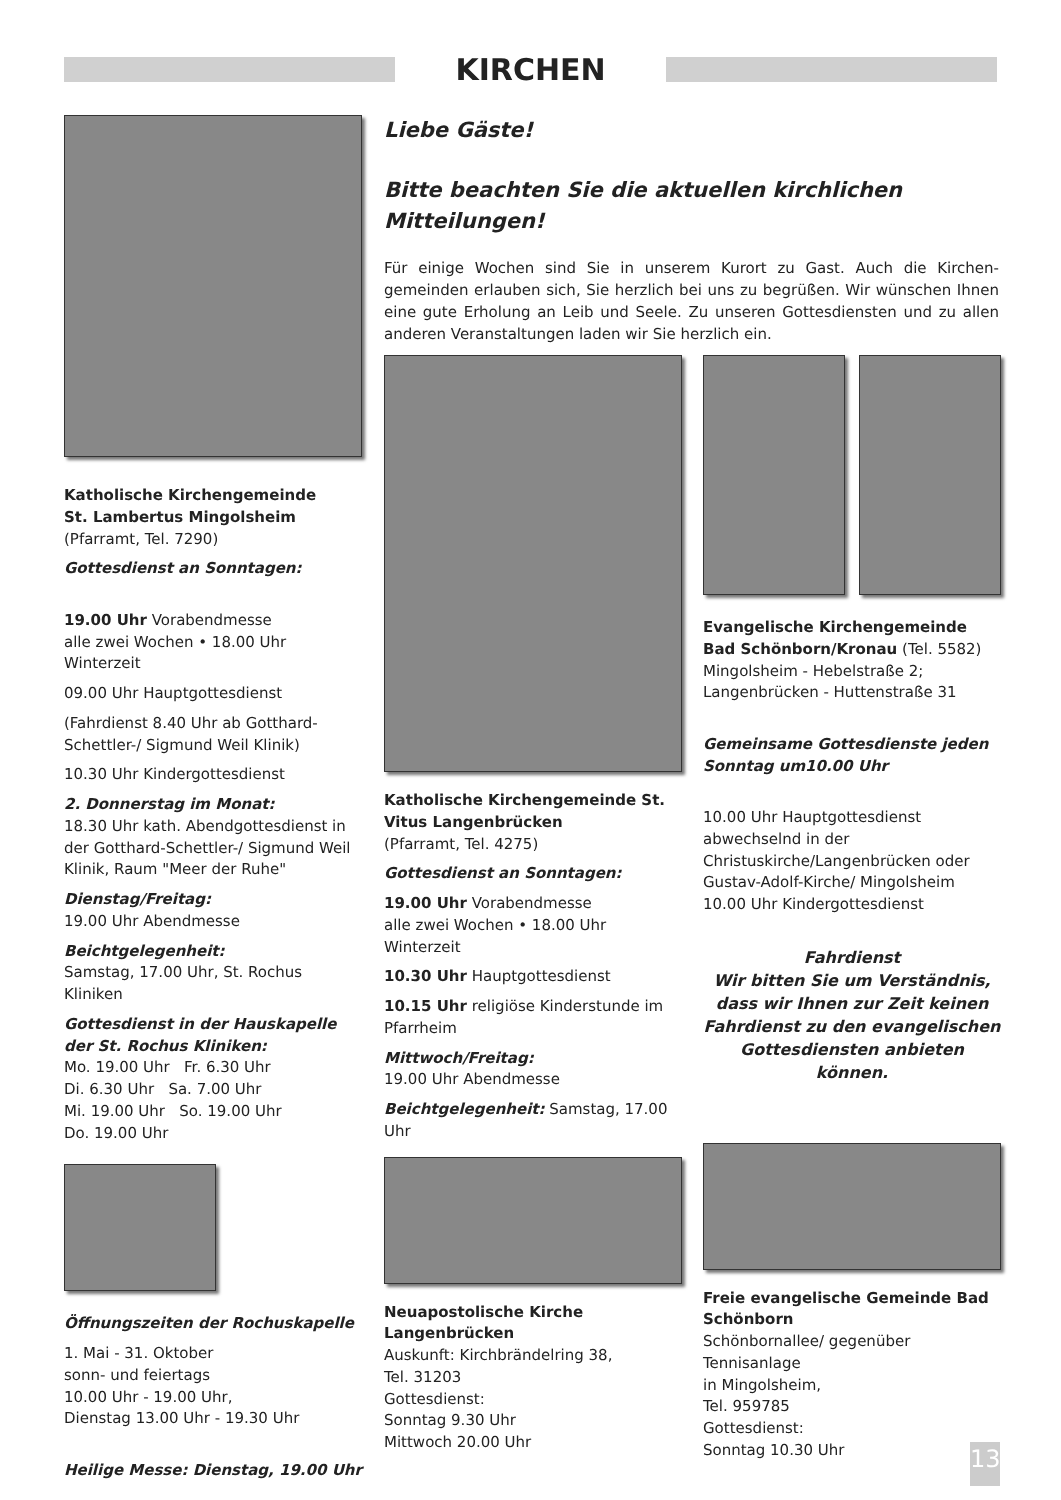KIRCHEN
Katholische Kirchengemeinde
St. Lambertus Mingolsheim
(Pfarramt, Tel. 7290)
Gottesdienst an Sonntagen:
19.00 Uhr Vorabendmesse
alle zwei Wochen • 18.00 Uhr Winterzeit
09.00 Uhr Hauptgottesdienst
(Fahrdienst 8.40 Uhr ab Gotthard-Schettler-/ Sigmund Weil Klinik)
10.30 Uhr Kindergottesdienst
2. Donnerstag im Monat:
18.30 Uhr kath. Abendgottesdienst in der Gotthard-Schettler-/ Sigmund Weil Klinik, Raum "Meer der Ruhe"
Dienstag/Freitag:
19.00 Uhr Abendmesse
Beichtgelegenheit:
Samstag, 17.00 Uhr, St. Rochus Kliniken
Gottesdienst in der Hauskapelle der St. Rochus Kliniken:
Mo. 19.00 Uhr Fr. 6.30 Uhr
Di. 6.30 Uhr Sa. 7.00 Uhr
Mi. 19.00 Uhr So. 19.00 Uhr
Do. 19.00 Uhr
Öffnungszeiten der Rochuskapelle
1. Mai - 31. Oktober
sonn- und feiertags
10.00 Uhr - 19.00 Uhr,
Dienstag 13.00 Uhr - 19.30 Uhr
Heilige Messe: Dienstag, 19.00 Uhr
Liebe Gäste!
Bitte beachten Sie die aktuellen kirchlichen Mitteilungen!
Für einige Wochen sind Sie in unserem Kurort zu Gast. Auch die Kirchen-gemeinden erlauben sich, Sie herzlich bei uns zu begrüßen. Wir wünschen Ihnen eine gute Erholung an Leib und Seele. Zu unseren Gottesdiensten und zu allen anderen Veranstaltungen laden wir Sie herzlich ein.
Katholische Kirchengemeinde St. Vitus Langenbrücken
(Pfarramt, Tel. 4275)
Gottesdienst an Sonntagen:
19.00 Uhr Vorabendmesse
alle zwei Wochen • 18.00 Uhr Winterzeit
10.30 Uhr Hauptgottesdienst
10.15 Uhr religiöse Kinderstunde im Pfarrheim
Mittwoch/Freitag:
19.00 Uhr Abendmesse
Beichtgelegenheit: Samstag, 17.00 Uhr
Neuapostolische Kirche Langenbrücken
Auskunft: Kirchbrändelring 38,
Tel. 31203
Gottesdienst:
Sonntag 9.30 Uhr
Mittwoch 20.00 Uhr
Evangelische Kirchengemeinde Bad Schönborn/Kronau (Tel. 5582)
Mingolsheim - Hebelstraße 2;
Langenbrücken - Huttenstraße 31
Gemeinsame Gottesdienste jeden Sonntag um10.00 Uhr
10.00 Uhr Hauptgottesdienst abwechselnd in der Christuskirche/Langenbrücken oder Gustav-Adolf-Kirche/ Mingolsheim
10.00 Uhr Kindergottesdienst
Fahrdienst
Wir bitten Sie um Verständnis, dass wir Ihnen zur Zeit keinen Fahrdienst zu den evangelischen Gottesdiensten anbieten können.
Freie evangelische Gemeinde Bad Schönborn
Schönbornallee/ gegenüber Tennisanlage
in Mingolsheim,
Tel. 959785
Gottesdienst:
Sonntag 10.30 Uhr
13